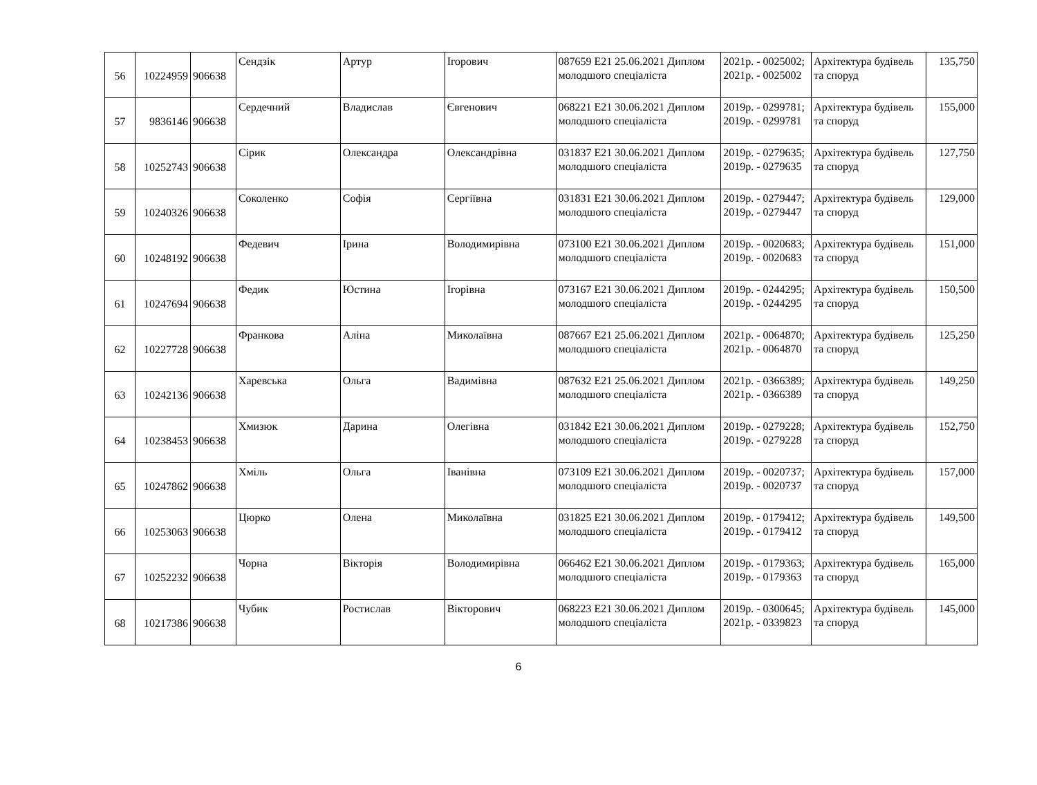| 56 | 10224959 | 906638 | Сендзік | Артур | Ігорович | 087659 E21 25.06.2021 Диплом молодшого спеціаліста | 2021р. - 0025002; 2021р. - 0025002 | Архітектура будівель та споруд | 135,750 |
| 57 | 9836146 | 906638 | Сердечний | Владислав | Євгенович | 068221 E21 30.06.2021 Диплом молодшого спеціаліста | 2019р. - 0299781; 2019р. - 0299781 | Архітектура будівель та споруд | 155,000 |
| 58 | 10252743 | 906638 | Сірик | Олександра | Олександрівна | 031837 E21 30.06.2021 Диплом молодшого спеціаліста | 2019р. - 0279635; 2019р. - 0279635 | Архітектура будівель та споруд | 127,750 |
| 59 | 10240326 | 906638 | Соколенко | Софія | Сергіївна | 031831 E21 30.06.2021 Диплом молодшого спеціаліста | 2019р. - 0279447; 2019р. - 0279447 | Архітектура будівель та споруд | 129,000 |
| 60 | 10248192 | 906638 | Федевич | Ірина | Володимирівна | 073100 E21 30.06.2021 Диплом молодшого спеціаліста | 2019р. - 0020683; 2019р. - 0020683 | Архітектура будівель та споруд | 151,000 |
| 61 | 10247694 | 906638 | Федик | Юстина | Ігорівна | 073167 E21 30.06.2021 Диплом молодшого спеціаліста | 2019р. - 0244295; 2019р. - 0244295 | Архітектура будівель та споруд | 150,500 |
| 62 | 10227728 | 906638 | Франкова | Аліна | Миколаївна | 087667 E21 25.06.2021 Диплом молодшого спеціаліста | 2021р. - 0064870; 2021р. - 0064870 | Архітектура будівель та споруд | 125,250 |
| 63 | 10242136 | 906638 | Харевська | Ольга | Вадимівна | 087632 E21 25.06.2021 Диплом молодшого спеціаліста | 2021р. - 0366389; 2021р. - 0366389 | Архітектура будівель та споруд | 149,250 |
| 64 | 10238453 | 906638 | Хмизюк | Дарина | Олегівна | 031842 E21 30.06.2021 Диплом молодшого спеціаліста | 2019р. - 0279228; 2019р. - 0279228 | Архітектура будівель та споруд | 152,750 |
| 65 | 10247862 | 906638 | Хміль | Ольга | Іванівна | 073109 E21 30.06.2021 Диплом молодшого спеціаліста | 2019р. - 0020737; 2019р. - 0020737 | Архітектура будівель та споруд | 157,000 |
| 66 | 10253063 | 906638 | Цюрко | Олена | Миколаївна | 031825 E21 30.06.2021 Диплом молодшого спеціаліста | 2019р. - 0179412; 2019р. - 0179412 | Архітектура будівель та споруд | 149,500 |
| 67 | 10252232 | 906638 | Чорна | Вікторія | Володимирівна | 066462 E21 30.06.2021 Диплом молодшого спеціаліста | 2019р. - 0179363; 2019р. - 0179363 | Архітектура будівель та споруд | 165,000 |
| 68 | 10217386 | 906638 | Чубик | Ростислав | Вікторович | 068223 E21 30.06.2021 Диплом молодшого спеціаліста | 2019р. - 0300645; 2021р. - 0339823 | Архітектура будівель та споруд | 145,000 |
6